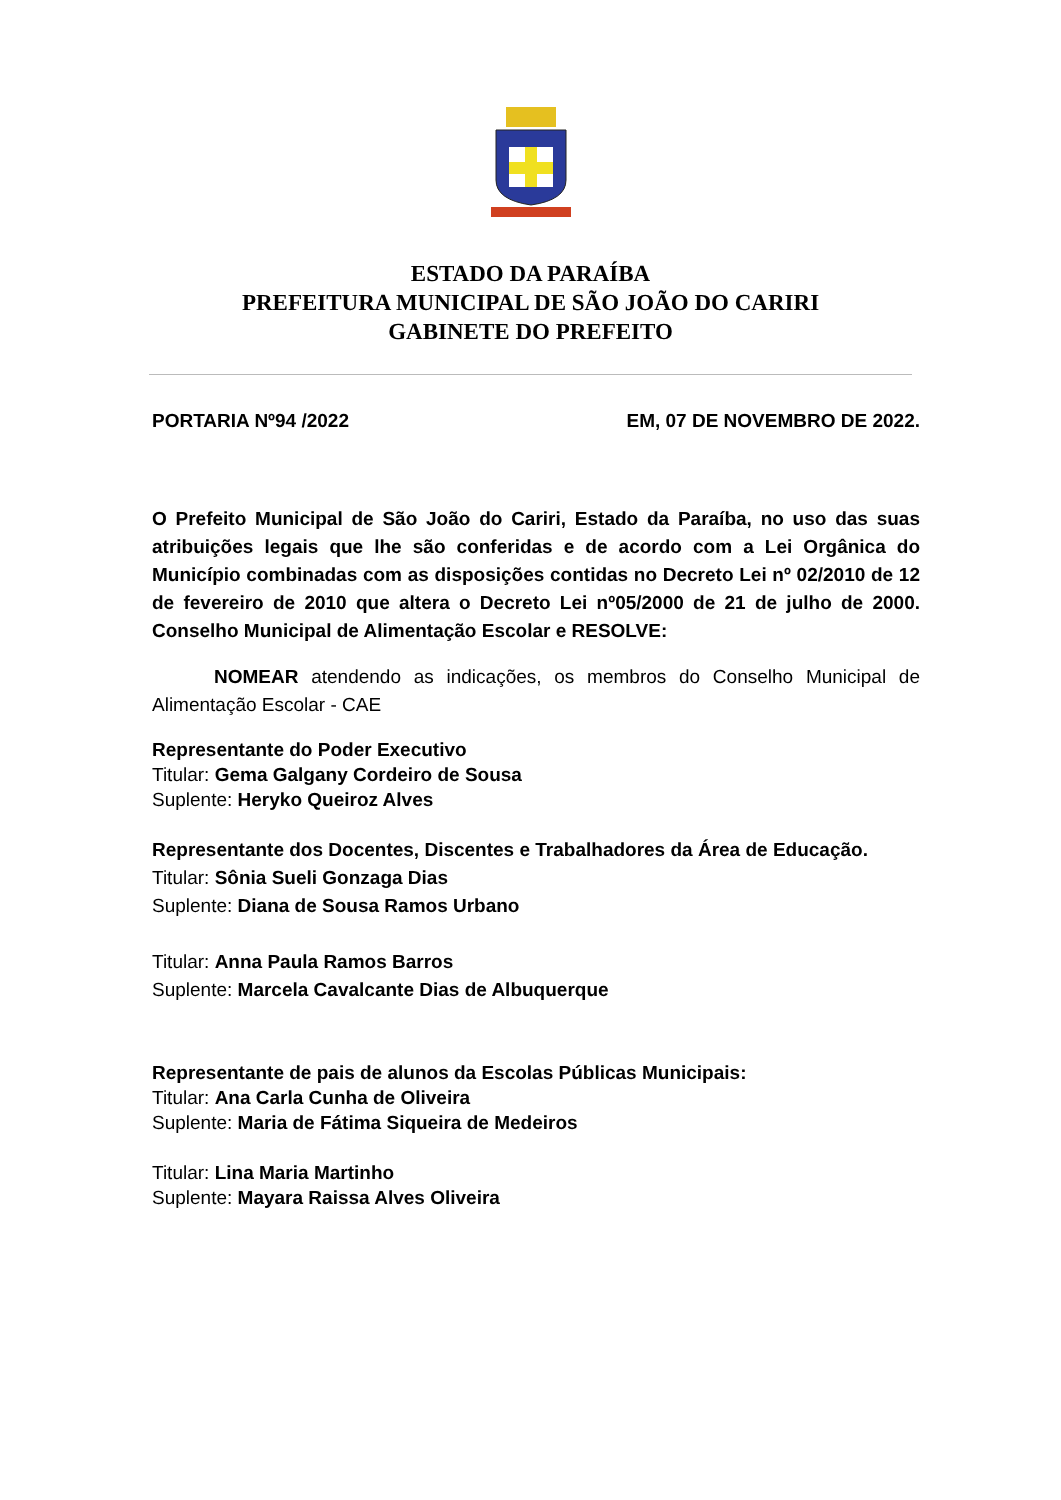ESTADO DA PARAÍBA
PREFEITURA MUNICIPAL DE SÃO JOÃO DO CARIRI
GABINETE DO PREFEITO
PORTARIA Nº94 /2022 EM, 07 DE NOVEMBRO DE 2022.
O Prefeito Municipal de São João do Cariri, Estado da Paraíba, no uso das suas atribuições legais que lhe são conferidas e de acordo com a Lei Orgânica do Município combinadas com as disposições contidas no Decreto Lei nº 02/2010 de 12 de fevereiro de 2010 que altera o Decreto Lei nº05/2000 de 21 de julho de 2000. Conselho Municipal de Alimentação Escolar e RESOLVE:
NOMEAR atendendo as indicações, os membros do Conselho Municipal de Alimentação Escolar - CAE
Representante do Poder Executivo
Titular: Gema Galgany Cordeiro de Sousa
Suplente: Heryko Queiroz Alves
Representante dos Docentes, Discentes e Trabalhadores da Área de Educação.
Titular: Sônia Sueli Gonzaga Dias
Suplente: Diana de Sousa Ramos Urbano
Titular: Anna Paula Ramos Barros
Suplente: Marcela Cavalcante Dias de Albuquerque
Representante de pais de alunos da Escolas Públicas Municipais:
Titular: Ana Carla Cunha de Oliveira
Suplente: Maria de Fátima Siqueira de Medeiros
Titular: Lina Maria Martinho
Suplente: Mayara Raissa Alves Oliveira